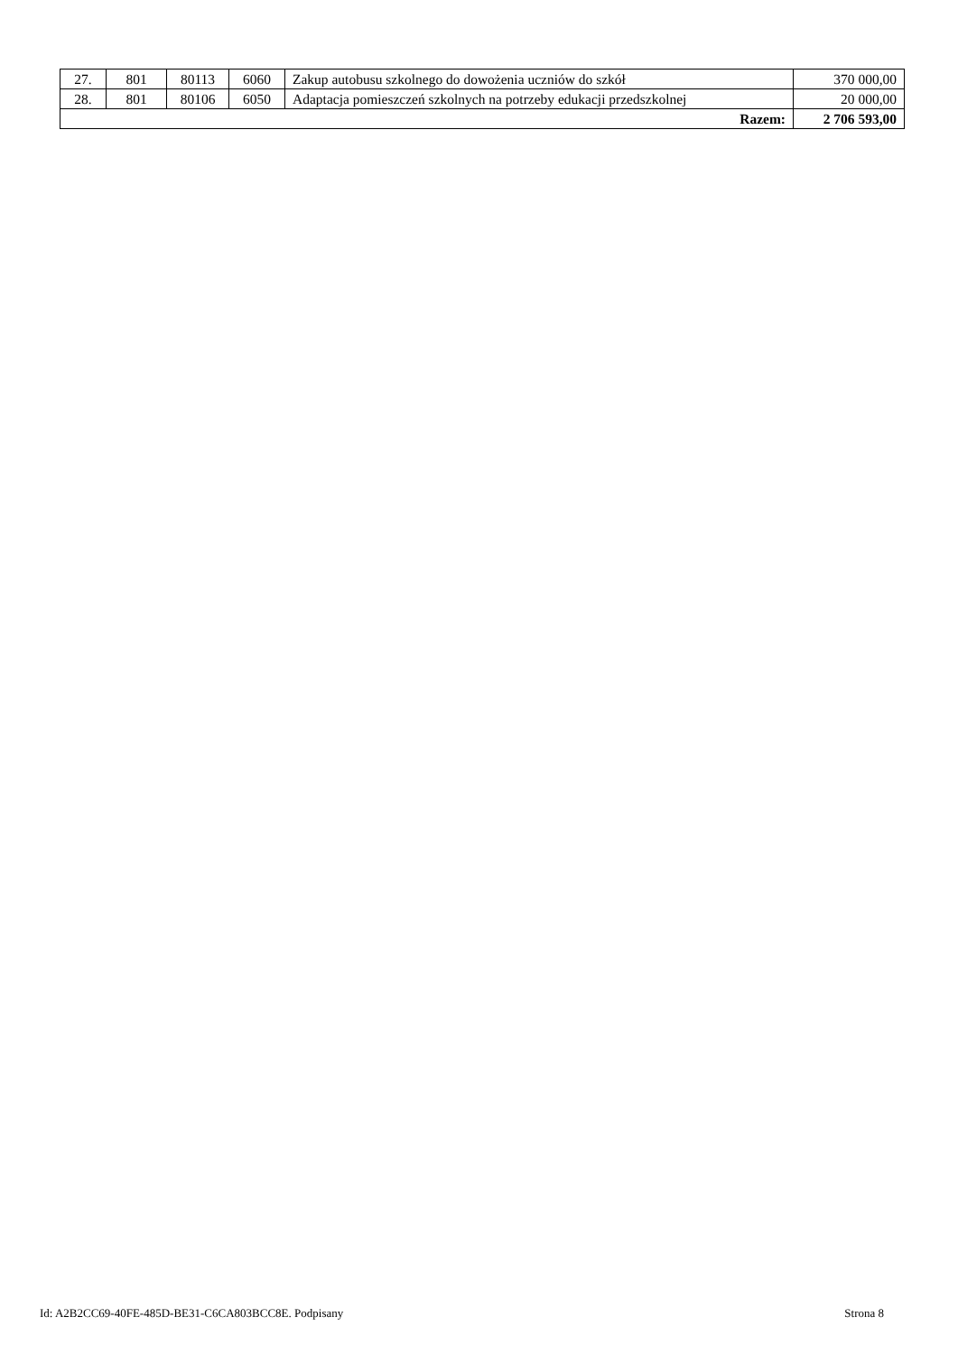| 27. | 801 | 80113 | 6060 | Zakup autobusu szkolnego do dowożenia uczniów do szkół | 370 000,00 |
| 28. | 801 | 80106 | 6050 | Adaptacja pomieszczeń szkolnych na potrzeby edukacji przedszkolnej | 20 000,00 |
| Razem: | | | | | 2 706 593,00 |
Id: A2B2CC69-40FE-485D-BE31-C6CA803BCC8E. Podpisany Strona 8